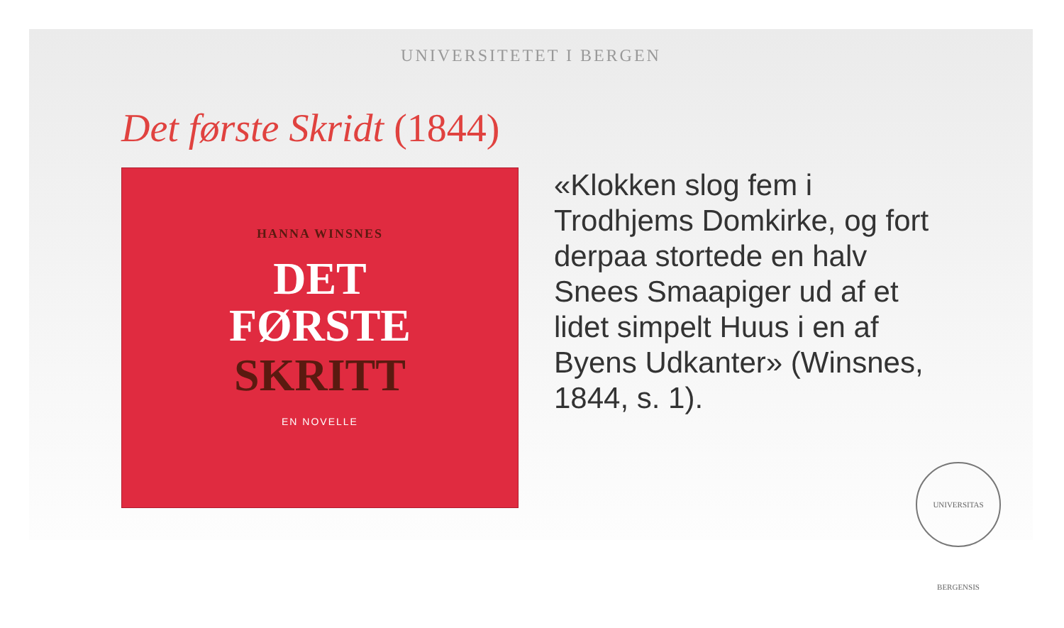UNIVERSITETET I BERGEN
Det første Skridt (1844)
HANNA WINSNES
DET
FØRSTE
SKRITT
EN NOVELLE
«Klokken slog fem i Trodhjems Domkirke, og fort derpaa stortede en halv Snees Smaapiger ud af et lidet simpelt Huus i en af Byens Udkanter» (Winsnes, 1844, s. 1).
UNIVERSITAS BERGENSIS